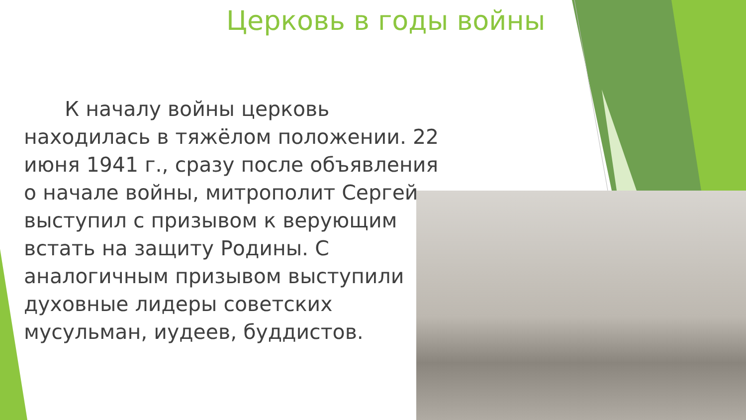Церковь в годы войны
  К началу войны церковь находилась в тяжёлом положении. 22 июня 1941 г., сразу после объявления о начале войны, митрополит Сергей выступил с призывом к верующим встать на защиту Родины. С аналогичным призывом выступили духовные лидеры советских мусульман, иудеев, буддистов.